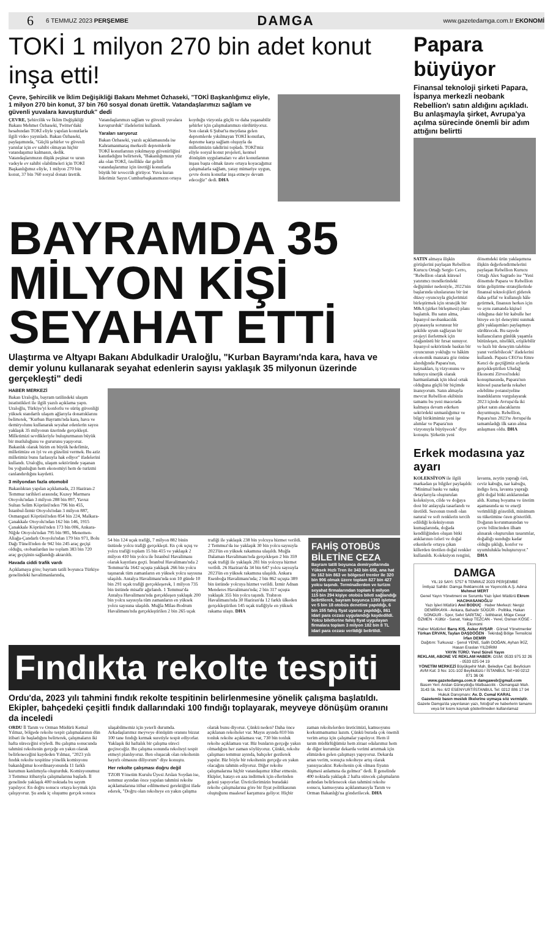6 6 TEMMUZ 2023 PERŞEMBE DAMGA www.gazetedamga.com.tr EKONOMİ
TOKİ 1 milyon 270 bin adet konut inşa etti!
Çevre, Şehircilik ve İklim Değişikliği Bakanı Mehmet Özhaseki, "TOKİ Başkanlığımız eliyle, 1 milyon 270 bin konut, 37 bin 760 sosyal donatı ürettik. Vatandaşlarımızı sağlam ve güvenli yuvalara kavuşturduk" dedi
ÇEVRE, Şehircilik ve İklim Değişikliği Bakanı Mehmet Özhaseki, Twitter'daki hesabından TOKİ eliyle yapılan konutlarla ilgili video yayınladı. Bakan Özhaseki, paylaşımında, "Güçlü şehirler ve güvenli yarınlar için ev sahibi olmayan hiçbir vatandaşımız kalmasın, dedik. Vatandaşlarımızın düşük peşinat ve uzun vadeyle ev sahibi olabilmeleri için TOKİ Başkanlığımız eliyle, 1 milyon 270 bin konut, 37 bin 760 sosyal donatı ürettik. Vatandaşlarımızı sağlam ve güvenli yuvalara kavuşturduk" ifadelerini kullandı.
Yaraları sarıyoruz
Bakan Özhaseki, yazılı açıklamasında ise Kahramanmaraş merkezli depremlerde TOKİ konutlarının yıkılmayıp güvenirliğini kanıtladığını belirterek, "Bakanlığımızın yüz akı olan TOKİ, özellikle dar gelirli vatandaşlarımız için ürettiği konutlarla büyük bir teveccüh görüyor. Yuva kuran liderimiz Sayın Cumhurbaşkanımızın ortaya koyduğu vizyonla güçlü ve daha yaşanabilir şehirler için çalışmalarımızı sürdürüyoruz. Son olarak 6 Şubat'ta meydana gelen depremlerde yıkılmayan TOKİ konutları, depreme karşı sağlam oluşuyla da milletimizin takdirini topladı. TOKİ'miz eliyle sosyal konut projeleri, kentsel dönüşüm uygulamaları ve afet konutlarının inşası başta olmak üzere ortaya koyacağımız çalışmalarla sağlam, yatay mimariye uygun, çevre dostu konutlar inşa etmeye devam edeceğiz" dedi. DHA
BAYRAMDA 35 MİLYON KİŞİ SEYAHAT ETTİ
Ulaştırma ve Altyapı Bakanı Abdulkadir Uraloğlu, "Kurban Bayramı'nda kara, hava ve demir yolunu kullanarak seyahat edenlerin sayısı yaklaşık 35 milyonun üzerinde gerçekleşti" dedi
HABER MERKEZİ
Bakan Uraloğlu, bayram tatilindeki ulaşım istatistikleri ile ilgili yazılı açıklama yaptı. Uraloğlu, Türkiye'yi konforlu ve sürüş güvenliği yüksek standartlı ulaşım ağlarıyla donattıklarını belirterek, "Kurban Bayramı'nda kara, hava ve demiryolunu kullanarak seyahat edenlerin sayısı yaklaşık 35 milyonun üzerinde gerçekleşti. Milletimizi sevdikleriyle buluşturmanın büyük bir mutluluğunu ve gururunu yaşıyoruz. Bakanlık olarak bizim en büyük hedefimiz, milletimize en iyi ve en güzelini vermek. Bu aziz milletimiz bunu fazlasıyla hak ediyor" ifadelerini kullandı. Uraloğlu, ulaşım sektöründe yaşanan bu yoğunluğun hem ekonomiyi hem de turizmi canlandırdığını kaydetti.
3 milyondan fazla otomobil
Bakanlıktan yapılan açıklamada, 23 Haziran-2 Temmuz tarihleri arasında; Kuzey Marmara Otoyolu'ndan 3 milyon 288 bin 897, Yavuz Sultan Selim Köprüsü'nden 796 bin 455, İstanbul-İzmir Otoyolu'ndan 3 milyon 887, Osmangazi Köprüsü'nden 854 bin 224, Malkara-Çanakkale Otoyolu'ndan 162 bin 146, 1915 Çanakkale Köprüsü'nden 173 bin 006, Ankara-Niğde Otoyolu'ndan 795 bin 985, Menemen-Aliağa-Çandarlı Otoyolu'ndan 179 bin 971, Bolu Dağı Tüneli'nden de 942 bin 245 araç geçişi olduğu, otobanlardan ise toplam 383 bin 720 araç geçişinin sağlandığı aktarıldı.
Havada ciddi trafik vardı
Açıklamaya göre; bayram tatili boyunca Türkiye genelindeki havalimanlarında,
54 bin 124 uçak trafiği, 7 milyon 882 binin üstünde yolcu trafiği gerçekleşti. En çok uçuş ve yolcu trafiği toplam 15 bin 415 ve yaklaşık 2 milyon 410 bin yolcu ile İstanbul Havalimanı olarak kayıtlara geçti. İstanbul Havalimanı'nda 2 Temmuz'da 1642 uçuşta yaklaşık 266 bin yolcu taşınarak tüm zamanların en yüksek yolcu sayısına ulaşıldı. Antalya Havalimanı'nda son 10 günde 10 bin 291 uçak trafiği gerçekleşerek, 1 milyon 735 bin üstünde misafir ağırlandı. 1 Temmuz'da Antalya Havalimanı'nda gerçekleşen yaklaşık 200 bin yolcu sayısıyla tüm zamanların en yüksek yolcu sayısına ulaşıldı. Muğla Milas-Bodrum Havalimanı'nda gerçekleştirilen 2 bin 265 uçak trafiği ile yaklaşık 238 bin yolcuya hizmet verildi. 2 Temmuz'da ise yaklaşık 30 bin yolcu sayısıyla 2023'ün en yüksek rakamına ulaşıldı. Muğla Dalaman Havalimanı'nda gerçekleşen 2 bin 359 uçak trafiği ile yaklaşık 281 bin yolcuya hizmet verildi. 26 Haziran'da 34 bin 647 yolcu sayısıyla 2023'ün en yüksek rakamına ulaşıldı. Ankara Esenboğa Havalimanı'nda; 2 bin 862 uçuşta 389 bin üstünde yolcuya hizmet verildi. İzmir Adnan Menderes Havalimanı'nda; 2 bin 317 uçuşta yaklaşık 355 bin yolcu taşındı. Trabzon Havalimanı'nda 30 Haziran'da 12 farklı ülkeden gerçekleştirilen 145 uçak trafiğiyle en yüksek rakama ulaştı. DHA
FAHİŞ OTOBÜS BİLETİNE CEZA
Bayram tatili boyunca demiryollarında Yüksek Hızlı Tren ile 343 bin 658, ana hat ile 162 bin 863 ve bölgesel trenler ile 320 bin 906 olmak üzere toplam 827 bin 427 yolcu taşındı. Terminallerden ve turizm seyahat firmalarından toplam 6 milyon 115 bin 294 kişiye otobüs bileti sağlandığı belirtilerek, bayram boyunca 1393 işletme ve 5 bin 18 otobüs denetimi yapıldığı, 6 bin 155 fahiş fiyat uyarısı yapıldığı, 861 idari para cezası uygulandığı kaydedildi. Yolcu biletlerine fahiş fiyat uygulayan firmalara toplam 3 milyon 182 bin 8 TL idari para cezası verildiği belirtildi.
Fındıkta rekolte tespiti
Ordu'da, 2023 yılı tahmini fındık rekolte tespitinin belirlenmesine yönelik çalışma başlatıldı. Ekipler, bahçedeki çeşitli fındık dallarındaki 100 fındığı toplayarak, meyveye dönüşüm oranını da inceledi
ORDU İl Tarım ve Orman Müdürü Kemal Yılmaz, bölgede rekolte tespit çalışmalarının dün itibari ile başladığını belirterek, çalışmaların iki hafta süreceğini söyledi. Bu çalışma sonucunda tahmini rekoltenin gerçeğe en yakın olarak belirleneceğini kaydeden Yılmaz, "2023 yılı fındık rekolte tespitine yönelik komisyonu bakanlığımız koordinasyonunda 11 farklı kurumun katılımıyla oluşturduk. Komisyonumuz 3 Temmuz itibarıyla çalışmalarına başladı. İl genelinde yaklaşık 400 noktada bu sayım yapılıyor. En doğru sonucu ortaya koymak için çalışıyoruz. Şu anda iç oluşumu gerçek sonuca ulaşabilmemiz için yeterli durumda. Arkadaşlarımız meyveye dönüşüm oranını bizzat 100 tane fındığı kırmak suretiyle tespit ediyorlar. Yaklaşık iki haftalık bir çalışma süreci geçireceğiz. Bu çalışma sonunda rekolteyi tespit etmeyi planlıyoruz. Ben oluşacak olan rekoltenin hayırlı olmasını diliyorum" diye konuştu.
Her rekolte çalışması doğru değil
TZOB Yönetim Kurulu Üyesi Arslan Soydan ise, temmuz ayından önce yapılan tahmini rekolte açıklamalarına itibar edilmemesi gerektiğini ifade ederek, "Doğru olan rekolteye en yakın çalışma olarak bunu diyoruz. Çünkü neden? Daha önce açıklanan rekolteler var. Mayıs ayında 810 bin tonluk rekolte açıklaması var, 730 bin tonluk rekolte açıklaması var. Biz bunların gerçeğe yakın olmadığını her zaman söylüyoruz. Çünkü, rekolte çalışması temmuz ayında, bahçeler gezilerek yapılır. Biz böyle bir rekoltenin gerçeğe en yakın olacağını tahmin ediyoruz. Diğer rekolte çalışmalarına hiçbir vatandaşımız itibar etmesin. Ekipler, hatayı en aza indirmek için ellerinden geleni yapıyorlar. Üreticilerimizin buradaki rekolte çalışmalarına göre bir fiyat politikasının oluştuğunu maalesef karşımıza geliyor. Hiçbir zaman rekoltelerden üreticimizi, kamuoyunu korkutmamamız lazım. Çünkü burada çok önemli verim artışı için çalışmalar yapılıyor. Hem il tarım müdürlüğümüz hem ziraat odalarımız hem de diğer kurumlar dekarda verimi artırmak için elimizden gelen çalışmayı yapıyoruz. Dekarda artan verim, sonuçta rekolteye artış olarak yansıyacaktır. Rekoltenin çok olması fiyatın düşmesi anlamına da gelmez" dedi. İl genelinde 400 noktada yaklaşık 2 hafta sürecek çalışmaların ardından belirlenecek olan tahmini rekolte sonucu, kamuoyuna açıklanmasıyla Tarım ve Orman Bakanlığı'na gönderilecek. DHA
Papara büyüyor
Finansal teknoloji şirketi Papara, İspanya merkezli neobank Rebellion'ı satın aldığını açıkladı. Bu anlaşmayla şirket, Avrupa'ya açılma sürecinde önemli bir adım attığını belirtti
SATIN almaya ilişkin görüşlerini paylaşan Rebellion Kurucu Ortağı Sergio Cerro, "Rebellion olarak küresel yatırımcı trendlerindeki değişimler nedeniyle, 2022'nin başlarında uluslararası bir üst düzey oyuncuyla güçlerimizi birleştirmek için stratejik bir M&A (şirket birleşmesi) planı başlattık. Bu satın alma, İspanyol neobankacılık piyasasıyla sorunsuz bir şekilde uyum sağlayan bir projeyi ilerletmek için olağanüstü bir fırsat sunuyor. İspanyol sektöründe baskın bir oyuncunun yokluğu ve hâkim ekonomik manzara göz önüne alındığında Papara'nın, kaynakları, iş vizyonunu ve tutkuyu sinerjik olarak harmanlamak için ideal ortak olduğuna güçlü bir biçimde inanıyorum. Satın almayla mevcut Rebellion ekibinin tamamı bu yeni macerada kalmaya devam ederken sektördeki uzmanlığımız ve bilgi birikimimiz yeni işe alımlar ve Papara'nın vizyonuyla büyüyecek" diye konuştu. Şirketin yeni dönemdeki ürün yaklaşımına ilişkin değerlendirmelerini paylaşan Rebellion Kurucu Ortağı Alex Sagrado ise "Yeni dönemde Papara ve Rebellion ürün geliştirme stratejilerinde finansal teknolojileri giderek daha şeffaf ve kullanışlı hâle getirmek, finansın herkes için ve aynı zamanda kişisel olduğuna dair bir kabulle her bireye en iyi deneyimi sunmak gibi yaklaşımları paylaşmayı sürdürecek. Bu sayede kullanıcıların günlük yaşamla bütünleşen, nitelikli, erişilebilir ve hızlı bir deneyim talebine yanıt verilebilecek" ifadelerini kullandı. Papara CEO'su Emre Kenci de geçtiğimiz aylarda gerçekleştirilen Uludağ Ekonomi Zirvesi'ndeki konuşmasında, Papara'nın küresel pazarlarda rekabet edebilme potansiyeline inandıklarını vurgulayarak 2023 içinde Avrupa'da iki şirket satın alacaklarını duyurmuştu. Rebellion, Papara'nın 2023'te Avrupa'da tamamladığı ilk satın alma anlaşması oldu. DHA
Erkek modasına yaz ayarı
KOLEKSİYON ile ilgili markadan şu bilgiler paylaşıldı: "Minimal baskı ve nakış detaylarıyla oluşturulan koleksiyon, cilde ve doğaya dost bir anlayışla tasarlandı ve üretildi. Sezonun trendi olan natural ve soft renklerin tercih edildiği koleksiyonun kumaşlarında, doğada kendiliğinden oluşan bitki atıklarının özleri ve doğal etkenlerle ortaya çıkan killerden üretilen doğal renkler kullanıldı. Koleksiyon rengini, lavanta, zeytin yaprağı özü, ceviz kabuğu, nar kabuğu, indigo fera, lavanta yaprağı gibi doğal bitki atıklarından aldı. Kumaş boyama ve üretim aşamasında su ve enerji verimliliği gözetildi, minimum su tüketimine özen gösterildi. Doğanın korunmasından ve çevre bilincinden ilham alınarak oluşturulan tasarımlar, doğallığı sunduğu kadar olduğu şıklığı, konfor ve uyumlulukla buluşturuyor." DHA
DAMGA
YIL:19 SAYI: 5757 6 TEMMUZ 2023 PERŞEMBE
İmtiyaz Sahibi: Damga Reklamcılık ve Yayıncılık A.Ş. Adına Mehmet MERT
Genel Yayın Yönetmeni ve Sorumlu Yazı İşleri Müdürü Ekrem HACIHASANOĞLU
Yazı İşleri Müdürü Anıl BODUÇ · Haber Merkezi: Nergiz DEMİRKAYA - Ankara, Bahadır SÜGÜR - Politika, Hakan SONGUR - Spor, Selvi SARITAÇ - İstihbarat, Müge Cesur ÖZMEN - Kültür - Sanat, Yakup TEZCAN - Yerel, Osman KÖSE - Ekonomi
Haber Müdürleri Barış KIŞ, Asker AVŞAR · Görsel Yönetmenler Türkan ERVAN, Taylan DAŞDÖĞEN · Tekirdağ Bölge Temsilcisi İrfan DEMİR
Dağıtım: Turkuvaz - Şenol YENE, Salih DOĞAN, Ayhan İKİZ, Hasan Eraslan YILDIRIM
YAYIN TÜRÜ: Yerel Süreli Yayın
REKLAM, ABONE VE REKLAM HABER: GSM: 0533 975 32 26 - 0533 025 04 19
YÖNETİM MERKEZİ Büyükşehir Mah. Belediye Cad. Beylicium AVM Kat: 3 No: 101-102 Beylikdüzü / İSTANBUL Tel:+90 0212 871 36 06
www.gazetedamga.com.tr damgaweb@gmail.com
Basım Yeri: Arslan Güneydoğu Matbaacılık - Osmangazi Mah. 3143 Sk. No: 6/2 ESENYURT/İSTANBUL Tel: 0212 886 17 94
Hukuk Danışmanı: Av. D. Cemal KARAL
Gazetemiz basın meslek ilkelerine uymaya söz vermiştir.
Gazete Damga'da yayınlanan yazı, fotoğraf ve haberlerin tamamı veya bir kısmı kaynak gösterilmeden kullanılamaz